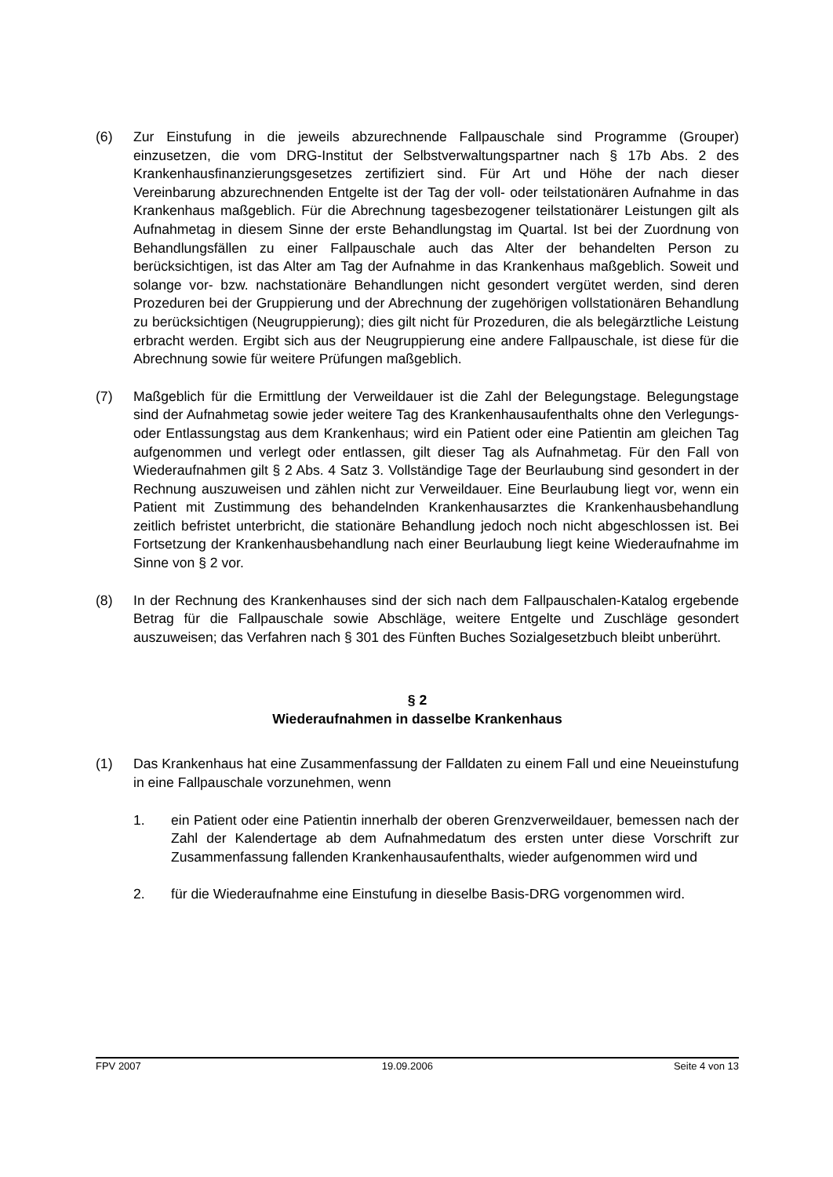(6) Zur Einstufung in die jeweils abzurechnende Fallpauschale sind Programme (Grou­per) einzusetzen, die vom DRG-Institut der Selbstverwaltungspartner nach § 17b Abs. 2 des Krankenhausfinanzierungsgesetzes zertifiziert sind. Für Art und Höhe der nach dieser Vereinbarung abzurechnenden Entgelte ist der Tag der voll- oder teilstationä­ren Aufnahme in das Krankenhaus maßgeblich. Für die Abrechnung tagesbezogener teilstationärer Leistungen gilt als Aufnahmetag in diesem Sinne der erste Behand­lungstag im Quartal. Ist bei der Zuordnung von Behandlungsfällen zu einer Fallpau­schale auch das Alter der behandelten Person zu berücksichtigen, ist das Alter am Tag der Aufnahme in das Krankenhaus maßgeblich. Soweit und solange vor- bzw. nachstationäre Behandlungen nicht gesondert vergütet werden, sind deren Prozedu­ren bei der Gruppierung und der Abrechnung der zugehörigen vollstationären Be­handlung zu berücksichtigen (Neugruppierung); dies gilt nicht für Prozeduren, die als belegärztliche Leistung erbracht werden. Ergibt sich aus der Neugruppierung eine andere Fallpauschale, ist diese für die Abrechnung sowie für weitere Prüfungen maß­geblich.
(7) Maßgeblich für die Ermittlung der Verweildauer ist die Zahl der Belegungstage. Bele­gungstage sind der Aufnahmetag sowie jeder weitere Tag des Krankenhausaufent­halts ohne den Verlegungs- oder Entlassungstag aus dem Krankenhaus; wird ein Pa­tient oder eine Patientin am gleichen Tag aufgenommen und verlegt oder entlassen, gilt dieser Tag als Aufnahmetag. Für den Fall von Wiederaufnahmen gilt § 2 Abs. 4 Satz 3. Vollständige Tage der Beurlaubung sind gesondert in der Rechnung auszu­weisen und zählen nicht zur Verweildauer. Eine Beurlaubung liegt vor, wenn ein Pati­ent mit Zustimmung des behandelnden Krankenhausarztes die Krankenhausbehand­lung zeitlich befristet unterbricht, die stationäre Behandlung jedoch noch nicht abge­schlossen ist. Bei Fortsetzung der Krankenhausbehandlung nach einer Beurlaubung liegt keine Wiederaufnahme im Sinne von § 2 vor.
(8) In der Rechnung des Krankenhauses sind der sich nach dem Fallpauschalen-Katalog ergebende Betrag für die Fallpauschale sowie Abschläge, weitere Entgelte und Zu­schläge gesondert auszuweisen; das Verfahren nach § 301 des Fünften Buches So­zialgesetzbuch bleibt unberührt.
§ 2
Wiederaufnahmen in dasselbe Krankenhaus
(1) Das Krankenhaus hat eine Zusammenfassung der Falldaten zu einem Fall und eine Neueinstufung in eine Fallpauschale vorzunehmen, wenn
1. ein Patient oder eine Patientin innerhalb der oberen Grenzverweildauer, be­messen nach der Zahl der Kalendertage ab dem Aufnahmedatum des ersten unter diese Vorschrift zur Zusammenfassung fallenden Krankenhausaufenthalts, wieder aufgenommen wird und
2. für die Wiederaufnahme eine Einstufung in dieselbe Basis-DRG vorgenommen wird.
FPV 2007 19.09.2006 Seite 4 von 13